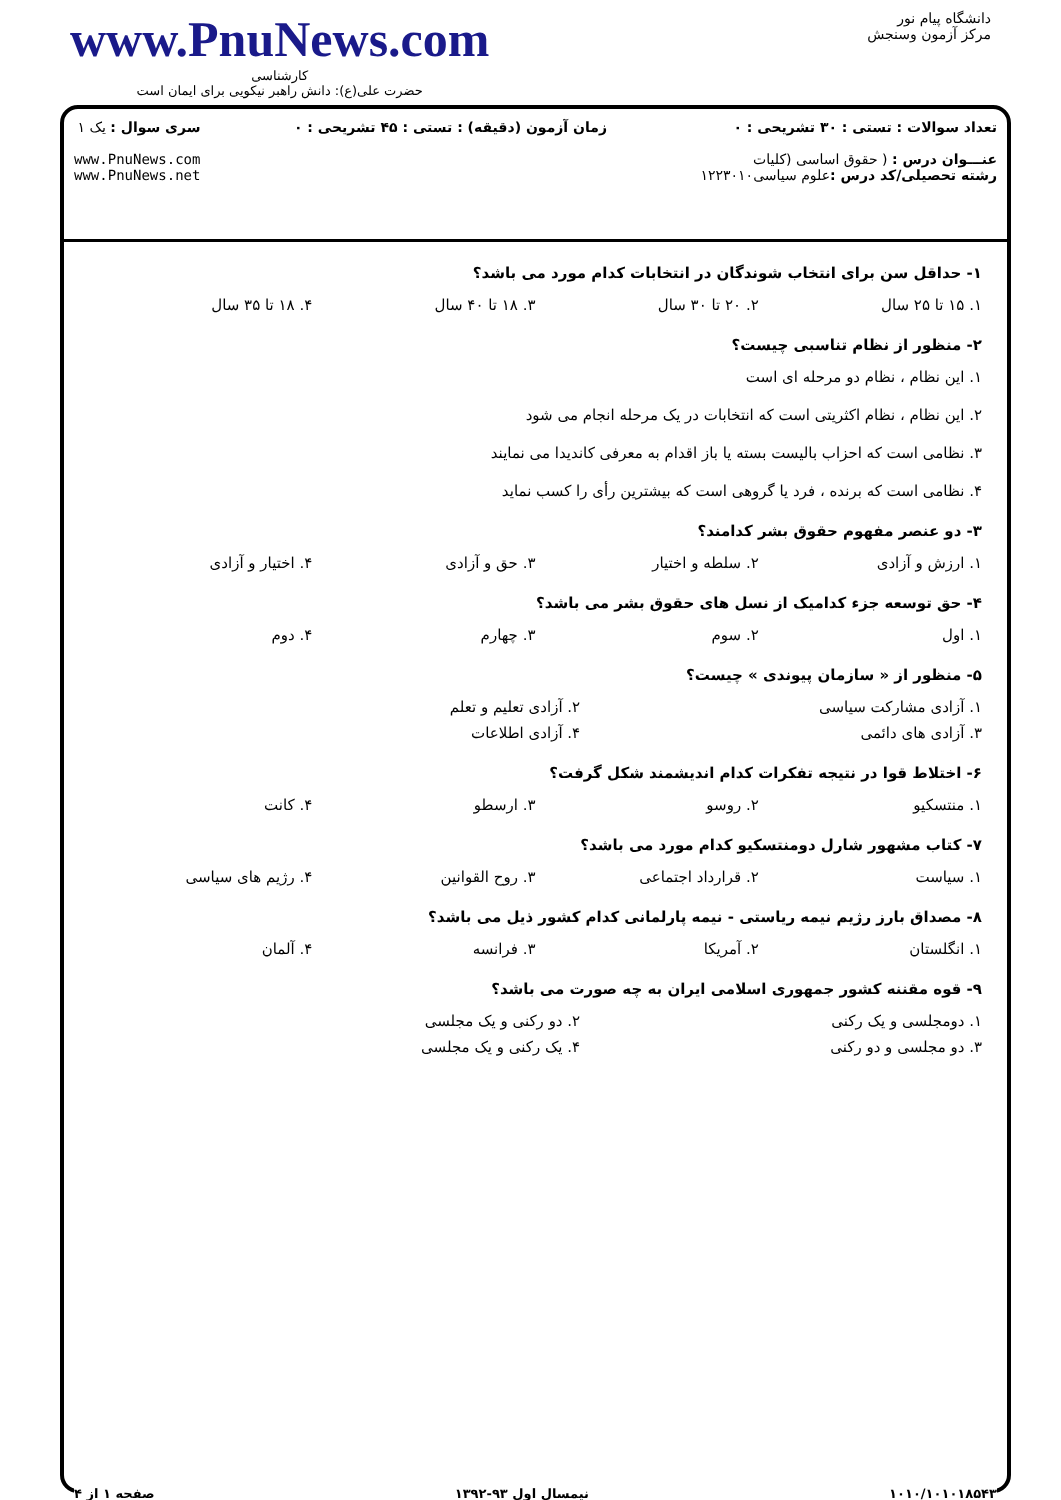www.PnuNews.com
کارشناسی
حضرت علی(ع): دانش راهبر نیکویی برای ایمان است
دانشگاه پیام نور
مرکز آزمون وسنجش
تعداد سوالات : تستی : ۳۰ تشریحی : ۰
عنـــوان درس : ( حقوق اساسی (کلیات
رشته تحصیلی/کد درس : علوم سیاسی۱۲۲۳۰۱۰
زمان آزمون (دقیقه) : تستی : ۴۵ تشریحی : ۰
سری سوال : یک ۱
www.PnuNews.com
www.PnuNews.net
۱- حداقل سن برای انتخاب شوندگان در انتخابات کدام مورد می باشد؟
۱. ۱۵ تا ۲۵ سال ۲. ۲۰ تا ۳۰ سال ۳. ۱۸ تا ۴۰ سال ۴. ۱۸ تا ۳۵ سال
۲- منظور از نظام تناسبی چیست؟
۱. این نظام ، نظام دو مرحله ای است
۲. این نظام ، نظام اکثریتی است که انتخابات در یک مرحله انجام می شود
۳. نظامی است که احزاب بالیست بسته یا باز اقدام به معرفی کاندیدا می نمایند
۴. نظامی است که برنده ، فرد یا گروهی است که بیشترین رأی را کسب نماید
۳- دو عنصر مفهوم حقوق بشر کدامند؟
۱. ارزش و آزادی ۲. سلطه و اختیار ۳. حق و آزادی ۴. اختیار و آزادی
۴- حق توسعه جزء کدامیک از نسل های حقوق بشر می باشد؟
۱. اول ۲. سوم ۳. چهارم ۴. دوم
۵- منظور از « سازمان پیوندی » چیست؟
۱. آزادی مشارکت سیاسی ۲. آزادی تعلیم و تعلم
۳. آزادی های دائمی ۴. آزادی اطلاعات
۶- اختلاط قوا در نتیجه تفکرات کدام اندیشمند شکل گرفت؟
۱. منتسکیو ۲. روسو ۳. ارسطو ۴. کانت
۷- کتاب مشهور شارل دومنتسکیو کدام مورد می باشد؟
۱. سیاست ۲. قرارداد اجتماعی ۳. روح القوانین ۴. رژیم های سیاسی
۸- مصداق بارز رژیم نیمه ریاستی - نیمه پارلمانی کدام کشور ذیل می باشد؟
۱. انگلستان ۲. آمریکا ۳. فرانسه ۴. آلمان
۹- قوه مقننه کشور جمهوری اسلامی ایران به چه صورت می باشد؟
۱. دومجلسی و یک رکنی ۲. دو رکنی و یک مجلسی
۳. دو مجلسی و دو رکنی ۴. یک رکنی و یک مجلسی
۱۰۱۰/۱۰۱۰۱۸۵۴۳ نیمسال اول ۹۳-۱۳۹۲ صفحه ۱ از ۴